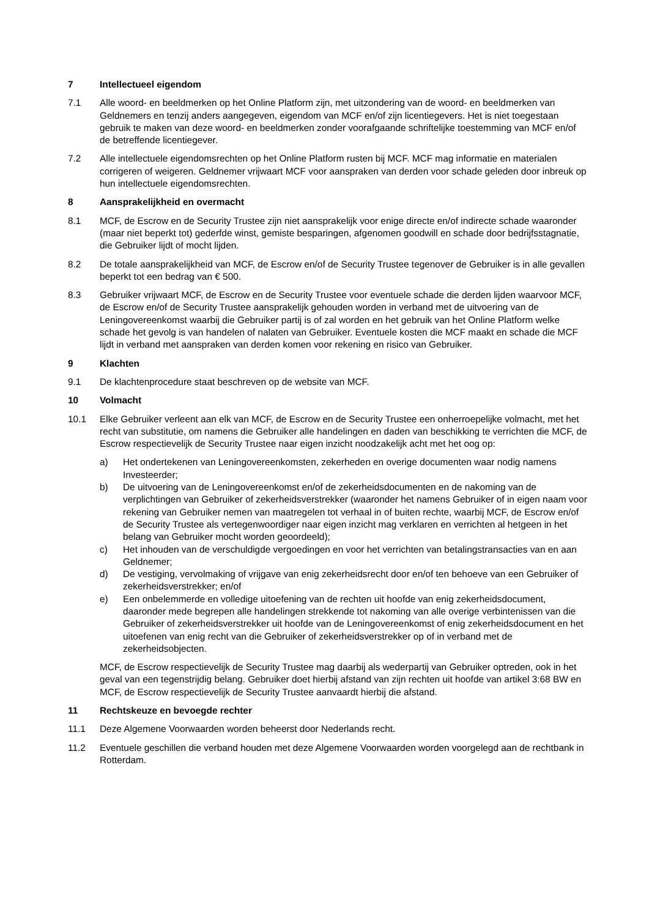7 Intellectueel eigendom
7.1 Alle woord- en beeldmerken op het Online Platform zijn, met uitzondering van de woord- en beeldmerken van Geldnemers en tenzij anders aangegeven, eigendom van MCF en/of zijn licentiegevers. Het is niet toegestaan gebruik te maken van deze woord- en beeldmerken zonder voorafgaande schriftelijke toestemming van MCF en/of de betreffende licentiegever.
7.2 Alle intellectuele eigendomsrechten op het Online Platform rusten bij MCF. MCF mag informatie en materialen corrigeren of weigeren. Geldnemer vrijwaart MCF voor aanspraken van derden voor schade geleden door inbreuk op hun intellectuele eigendomsrechten.
8 Aansprakelijkheid en overmacht
8.1 MCF, de Escrow en de Security Trustee zijn niet aansprakelijk voor enige directe en/of indirecte schade waaronder (maar niet beperkt tot) gederfde winst, gemiste besparingen, afgenomen goodwill en schade door bedrijfsstagnatie, die Gebruiker lijdt of mocht lijden.
8.2 De totale aansprakelijkheid van MCF, de Escrow en/of de Security Trustee tegenover de Gebruiker is in alle gevallen beperkt tot een bedrag van € 500.
8.3 Gebruiker vrijwaart MCF, de Escrow en de Security Trustee voor eventuele schade die derden lijden waarvoor MCF, de Escrow en/of de Security Trustee aansprakelijk gehouden worden in verband met de uitvoering van de Leningovereenkomst waarbij die Gebruiker partij is of zal worden en het gebruik van het Online Platform welke schade het gevolg is van handelen of nalaten van Gebruiker. Eventuele kosten die MCF maakt en schade die MCF lijdt in verband met aanspraken van derden komen voor rekening en risico van Gebruiker.
9 Klachten
9.1 De klachtenprocedure staat beschreven op de website van MCF.
10 Volmacht
10.1 Elke Gebruiker verleent aan elk van MCF, de Escrow en de Security Trustee een onherroepelijke volmacht, met het recht van substitutie, om namens die Gebruiker alle handelingen en daden van beschikking te verrichten die MCF, de Escrow respectievelijk de Security Trustee naar eigen inzicht noodzakelijk acht met het oog op:
a) Het ondertekenen van Leningovereenkomsten, zekerheden en overige documenten waar nodig namens Investeerder;
b) De uitvoering van de Leningovereenkomst en/of de zekerheidsdocumenten en de nakoming van de verplichtingen van Gebruiker of zekerheidsverstrekker (waaronder het namens Gebruiker of in eigen naam voor rekening van Gebruiker nemen van maatregelen tot verhaal in of buiten rechte, waarbij MCF, de Escrow en/of de Security Trustee als vertegenwoordiger naar eigen inzicht mag verklaren en verrichten al hetgeen in het belang van Gebruiker mocht worden geoordeeld);
c) Het inhouden van de verschuldigde vergoedingen en voor het verrichten van betalingstransacties van en aan Geldnemer;
d) De vestiging, vervolmaking of vrijgave van enig zekerheidsrecht door en/of ten behoeve van een Gebruiker of zekerheidsverstrekker; en/of
e) Een onbelemmerde en volledige uitoefening van de rechten uit hoofde van enig zekerheidsdocument, daaronder mede begrepen alle handelingen strekkende tot nakoming van alle overige verbintenissen van die Gebruiker of zekerheidsverstrekker uit hoofde van de Leningovereenkomst of enig zekerheidsdocument en het uitoefenen van enig recht van die Gebruiker of zekerheidsverstrekker op of in verband met de zekerheidsobjecten.
MCF, de Escrow respectievelijk de Security Trustee mag daarbij als wederpartij van Gebruiker optreden, ook in het geval van een tegenstrijdig belang. Gebruiker doet hierbij afstand van zijn rechten uit hoofde van artikel 3:68 BW en MCF, de Escrow respectievelijk de Security Trustee aanvaardt hierbij die afstand.
11 Rechtskeuze en bevoegde rechter
11.1 Deze Algemene Voorwaarden worden beheerst door Nederlands recht.
11.2 Eventuele geschillen die verband houden met deze Algemene Voorwaarden worden voorgelegd aan de rechtbank in Rotterdam.